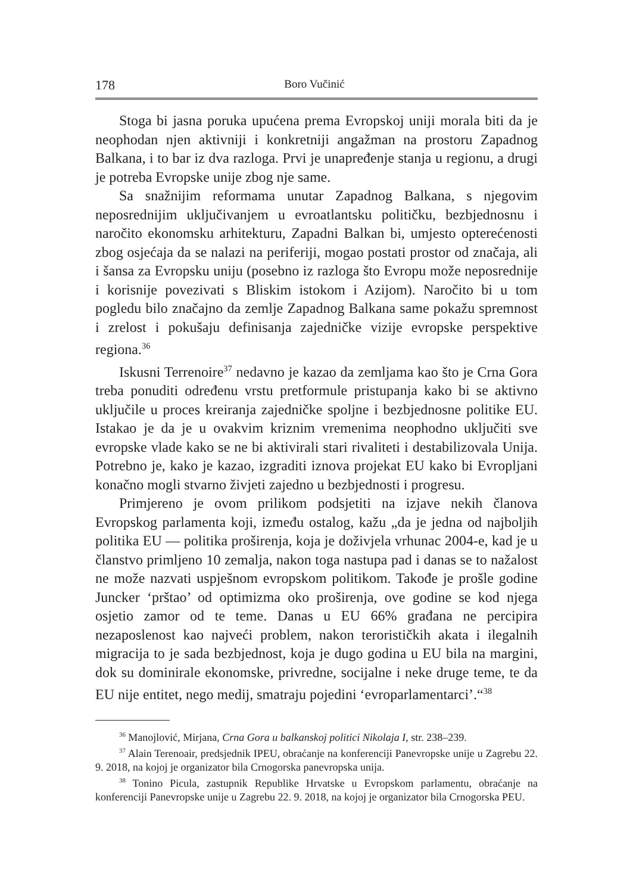178 Boro Vučinić
Stoga bi jasna poruka upućena prema Evropskoj uniji morala biti da je neophodan njen aktivniji i konkretniji angažman na prostoru Zapadnog Balkana, i to bar iz dva razloga. Prvi je unapređenje stanja u regionu, a drugi je potreba Evropske unije zbog nje same.
Sa snažnijim reformama unutar Zapadnog Balkana, s njegovim neposrednijim uključivanjem u evroatlantsku političku, bezbjednosnu i naročito ekonomsku arhitekturu, Zapadni Balkan bi, umjesto opterećenosti zbog osjećaja da se nalazi na periferiji, mogao postati prostor od značaja, ali i šansa za Evropsku uniju (posebno iz razloga što Evropu može neposrednije i korisnije povezivati s Bliskim istokom i Azijom). Naročito bi u tom pogledu bilo značajno da zemlje Zapadnog Balkana same pokažu spremnost i zrelost i pokušaju definisanja zajedničke vizije evropske perspektive regiona.<sup>36</sup>
Iskusni Terrenoire<sup>37</sup> nedavno je kazao da zemljama kao što je Crna Gora treba ponuditi određenu vrstu pretformule pristupanja kako bi se aktivno uključile u proces kreiranja zajedničke spoljne i bezbjednosne politike EU. Istakao je da je u ovakvim kriznim vremenima neophodno uključiti sve evropske vlade kako se ne bi aktivirali stari rivaliteti i destabilizovala Unija. Potrebno je, kako je kazao, izgraditi iznova projekat EU kako bi Evropljani konačno mogli stvarno živjeti zajedno u bezbjednosti i progresu.
Primjereno je ovom prilikom podsjetiti na izjave nekih članova Evropskog parlamenta koji, između ostalog, kažu „da je jedna od najboljih politika EU — politika proširenja, koja je doživjela vrhunac 2004-e, kad je u članstvo primljeno 10 zemalja, nakon toga nastupa pad i danas se to nažalost ne može nazvati uspješnom evropskom politikom. Takođe je prošle godine Juncker ‘prštao’ od optimizma oko proširenja, ove godine se kod njega osjetio zamor od te teme. Danas u EU 66% građana ne percipira nezaposlenost kao najveći problem, nakon terorističkih akata i ilegalnih migracija to je sada bezbjednost, koja je dugo godina u EU bila na margini, dok su dominirale ekonomske, privredne, socijalne i neke druge teme, te da EU nije entitet, nego medij, smatraju pojedini ‘evroparlamentarci’.“<sup>38</sup>
<sup>36</sup> Manojlović, Mirjana, Crna Gora u balkanskoj politici Nikolaja I, str. 238–239.
<sup>37</sup> Alain Terenoair, predsjednik IPEU, obraćanje na konferenciji Panevropske unije u Zagrebu 22. 9. 2018, na kojoj je organizator bila Crnogorska panevropska unija.
<sup>38</sup> Tonino Picula, zastupnik Republike Hrvatske u Evropskom parlamentu, obraćanje na konferenciji Panevropske unije u Zagrebu 22. 9. 2018, na kojoj je organizator bila Crnogorska PEU.